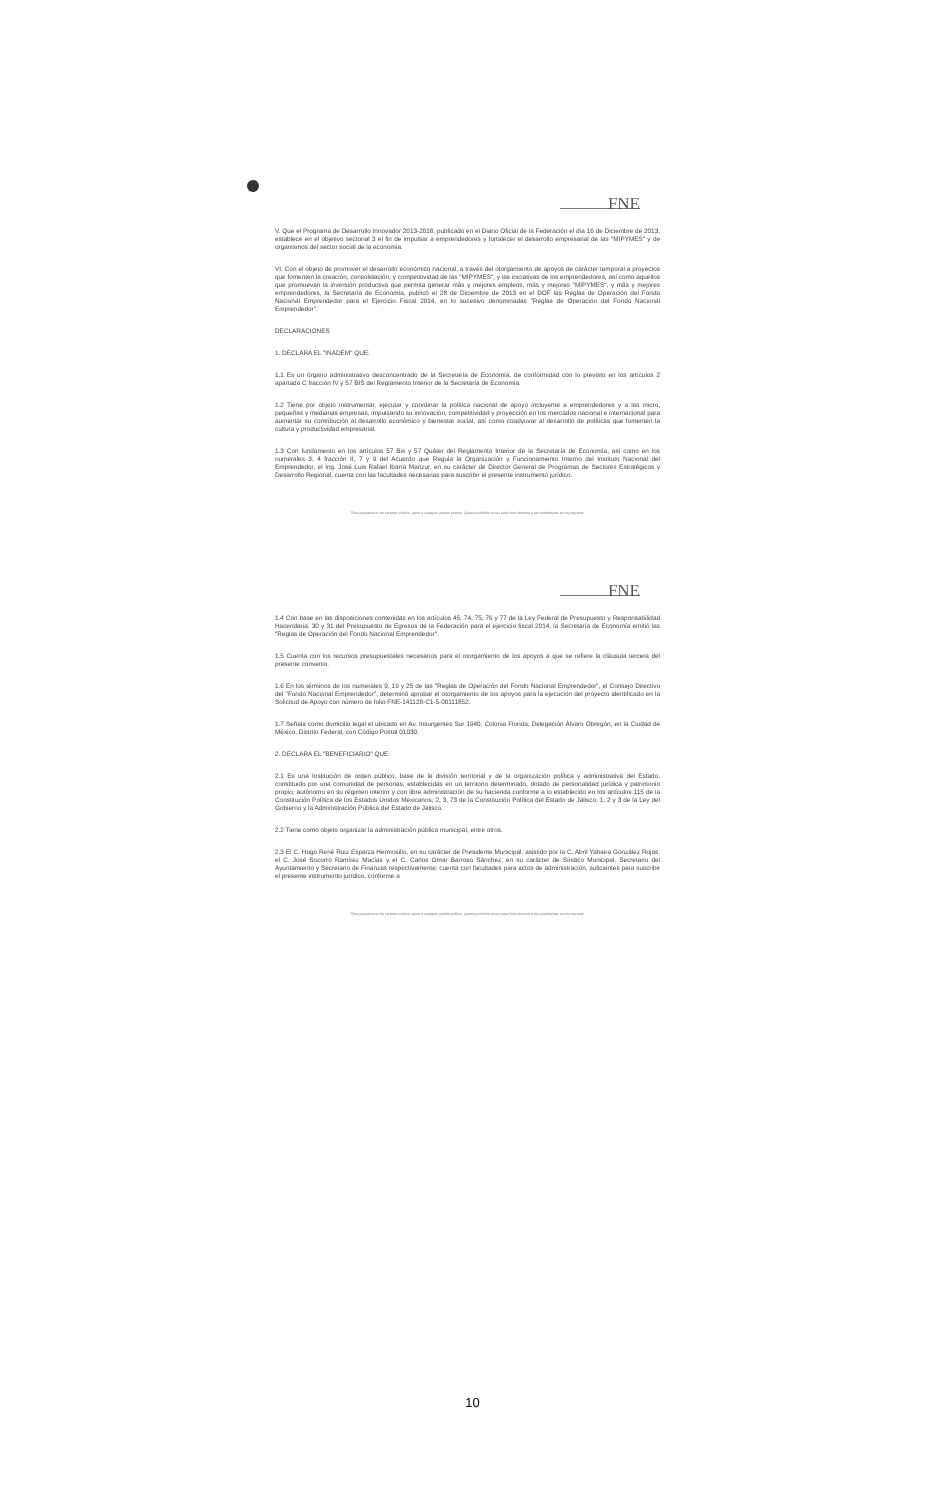FNE
V. Que el Programa de Desarrollo Innovador 2013-2018, publicado en el Diario Oficial de la Federación el día 16 de Diciembre de 2013, establece en el objetivo sectorial 3 el fin de impulsar a emprendedores y fortalecer el desarrollo empresarial de las "MIPYMES" y de organismos del sector social de la economía.
VI. Con el objeto de promover el desarrollo económico nacional, a través del otorgamiento de apoyos de carácter temporal a proyectos que fomenten la creación, consolidación, y competitividad de las "MIPYMES", y las iniciativas de los emprendedores, así como aquellos que promuevan la inversión productiva que permita generar más y mejores empleos, más y mejores "MIPYMES", y más y mejores emprendedores, la Secretaría de Economía, publicó el 28 de Diciembre de 2013 en el DOF las Reglas de Operación del Fondo Nacional Emprendedor para el Ejercicio Fiscal 2014, en lo sucesivo denominadas "Reglas de Operación del Fondo Nacional Emprendedor".
DECLARACIONES
1. DECLARA EL "INADEM" QUE:
1.1 Es un órgano administrativo desconcentrado de la Secretaría de Economía, de conformidad con lo previsto en los artículos 2 apartado C fracción IV y 57 BIS del Reglamento Interior de la Secretaría de Economía.
1.2 Tiene por objeto instrumentar, ejecutar y coordinar la política nacional de apoyo incluyente a emprendedores y a las micro, pequeñas y medianas empresas, impulsando su innovación, competitividad y proyección en los mercados nacional e internacional para aumentar su contribución al desarrollo económico y bienestar social, así como coadyuvar al desarrollo de políticas que fomenten la cultura y productividad empresarial.
1.3 Con fundamento en los artículos 57 Bis y 57 Quáter del Reglamento Interior de la Secretaría de Economía; así como en los numerales 3, 4 fracción II, 7 y 9 del Acuerdo que Regula la Organización y Funcionamiento Interno del Instituto Nacional del Emprendedor, el Ing. José Luis Rafael Ibarra Manzur, en su carácter de Director General de Programas de Sectores Estratégicos y Desarrollo Regional, cuenta con las facultades necesarias para suscribir el presente instrumento jurídico.
"Este programa es de carácter público, ajeno a cualquier partido político. Queda prohibido el uso para fines distintos a los establecidos en el programa"
FNE
1.4 Con base en las disposiciones contenidas en los artículos 45, 74, 75, 76 y 77 de la Ley Federal de Presupuesto y Responsabilidad Hacendaria; 30 y 31 del Presupuesto de Egresos de la Federación para el ejercicio fiscal 2014, la Secretaría de Economía emitió las "Reglas de Operación del Fondo Nacional Emprendedor".
1.5 Cuenta con los recursos presupuestales necesarios para el otorgamiento de los apoyos a que se refiere la cláusula tercera del presente convenio.
1.6 En los términos de los numerales 9, 19 y 25 de las "Reglas de Operación del Fondo Nacional Emprendedor", el Consejo Directivo del "Fondo Nacional Emprendedor", determinó aprobar el otorgamiento de los apoyos para la ejecución del proyecto identificado en la Solicitud de Apoyo con número de folio FNE-141128-C1-5-00111852.
1.7 Señala como domicilio legal el ubicado en Av. Insurgentes Sur 1940, Colonia Florida, Delegación Álvaro Obregón, en la Ciudad de México, Distrito Federal, con Código Postal 01030.
2. DECLARA EL "BENEFICIARIO" QUE:
2.1 Es una Institución de orden público, base de la división territorial y de la organización política y administrativa del Estado, constituido por una comunidad de personas, establecidas en un territorio determinado, dotado de personalidad jurídica y patrimonio propio, autónomo en su régimen interior y con libre administración de su hacienda conforme a lo establecido en los artículos 115 de la Constitución Política de los Estados Unidos Mexicanos; 2, 3, 73 de la Constitución Política del Estado de Jalisco; 1, 2 y 3 de la Ley del Gobierno y la Administración Pública del Estado de Jalisco.
2.2 Tiene como objeto organizar la administración pública municipal, entre otros.
2.3 El C. Hugo René Ruiz Esparza Hermosillo, en su carácter de Presidente Municipal, asistido por la C. Abril Yahaira González Rojas, el C. José Socorro Ramírez Macías y el C. Carlos Omar Barroso Sánchez, en su carácter de Síndico Municipal, Secretario del Ayuntamiento y Secretario de Finanzas respectivamente; cuenta con facultades para actos de administración, suficientes para suscribir el presente instrumento jurídico, conforme a
"Este programa es de carácter público, ajeno a cualquier partido político. Queda prohibido el uso para fines distintos a los establecidos en el programa"
10